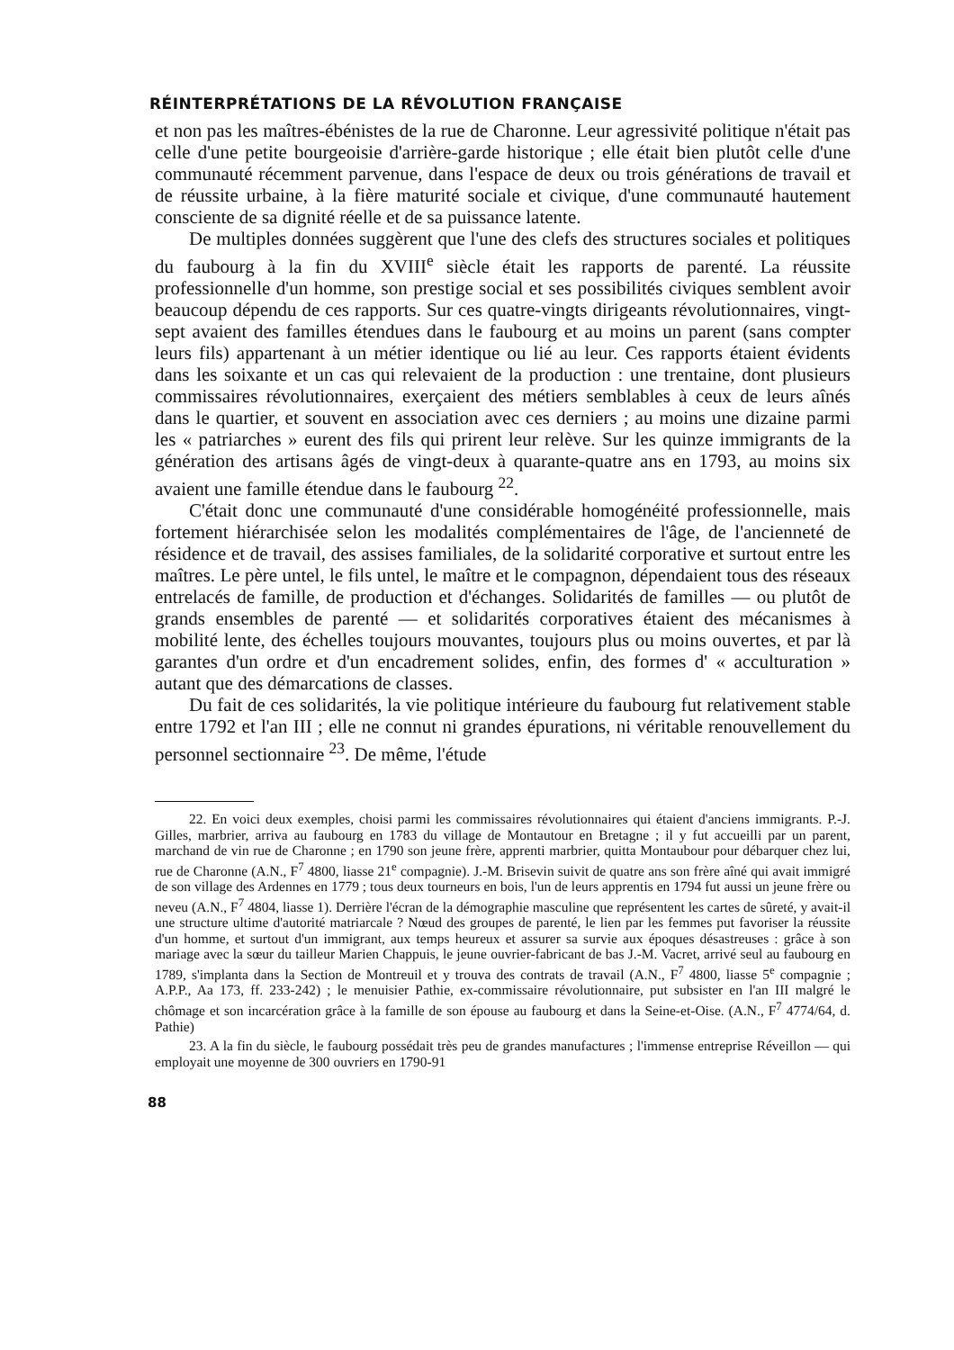RÉINTERPRÉTATIONS DE LA RÉVOLUTION FRANÇAISE
et non pas les maîtres-ébénistes de la rue de Charonne. Leur agressivité politique n'était pas celle d'une petite bourgeoisie d'arrière-garde historique ; elle était bien plutôt celle d'une communauté récemment parvenue, dans l'espace de deux ou trois générations de travail et de réussite urbaine, à la fière maturité sociale et civique, d'une communauté hautement consciente de sa dignité réelle et de sa puissance latente.
De multiples données suggèrent que l'une des clefs des structures sociales et politiques du faubourg à la fin du XVIII<sup>e</sup> siècle était les rapports de parenté. La réussite professionnelle d'un homme, son prestige social et ses possibilités civiques semblent avoir beaucoup dépendu de ces rapports. Sur ces quatre-vingts dirigeants révolutionnaires, vingt-sept avaient des familles étendues dans le faubourg et au moins un parent (sans compter leurs fils) appartenant à un métier identique ou lié au leur. Ces rapports étaient évidents dans les soixante et un cas qui relevaient de la production : une trentaine, dont plusieurs commissaires révolutionnaires, exerçaient des métiers semblables à ceux de leurs aînés dans le quartier, et souvent en association avec ces derniers ; au moins une dizaine parmi les « patriarches » eurent des fils qui prirent leur relève. Sur les quinze immigrants de la génération des artisans âgés de vingt-deux à quarante-quatre ans en 1793, au moins six avaient une famille étendue dans le faubourg <sup>22</sup>.
C'était donc une communauté d'une considérable homogénéité professionnelle, mais fortement hiérarchisée selon les modalités complémentaires de l'âge, de l'ancienneté de résidence et de travail, des assises familiales, de la solidarité corporative et surtout entre les maîtres. Le père untel, le fils untel, le maître et le compagnon, dépendaient tous des réseaux entrelacés de famille, de production et d'échanges. Solidarités de familles — ou plutôt de grands ensembles de parenté — et solidarités corporatives étaient des mécanismes à mobilité lente, des échelles toujours mouvantes, toujours plus ou moins ouvertes, et par là garantes d'un ordre et d'un encadrement solides, enfin, des formes d' « acculturation » autant que des démarcations de classes.
Du fait de ces solidarités, la vie politique intérieure du faubourg fut relativement stable entre 1792 et l'an III ; elle ne connut ni grandes épurations, ni véritable renouvellement du personnel sectionnaire <sup>23</sup>. De même, l'étude
22. En voici deux exemples, choisi parmi les commissaires révolutionnaires qui étaient d'anciens immigrants. P.-J. Gilles, marbrier, arriva au faubourg en 1783 du village de Montautour en Bretagne ; il y fut accueilli par un parent, marchand de vin rue de Charonne ; en 1790 son jeune frère, apprenti marbrier, quitta Montaubour pour débarquer chez lui, rue de Charonne (A.N., F<sup>7</sup> 4800, liasse 21<sup>e</sup> compagnie). J.-M. Brisevin suivit de quatre ans son frère aîné qui avait immigré de son village des Ardennes en 1779 ; tous deux tourneurs en bois, l'un de leurs apprentis en 1794 fut aussi un jeune frère ou neveu (A.N., F<sup>7</sup> 4804, liasse 1). Derrière l'écran de la démographie masculine que représentent les cartes de sûreté, y avait-il une structure ultime d'autorité matriarcale ? Nœud des groupes de parenté, le lien par les femmes put favoriser la réussite d'un homme, et surtout d'un immigrant, aux temps heureux et assurer sa survie aux époques désastreuses : grâce à son mariage avec la sœur du tailleur Marien Chappuis, le jeune ouvrier-fabricant de bas J.-M. Vacret, arrivé seul au faubourg en 1789, s'implanta dans la Section de Montreuil et y trouva des contrats de travail (A.N., F<sup>7</sup> 4800, liasse 5<sup>e</sup> compagnie ; A.P.P., Aa 173, ff. 233-242) ; le menuisier Pathie, ex-commissaire révolutionnaire, put subsister en l'an III malgré le chômage et son incarcération grâce à la famille de son épouse au faubourg et dans la Seine-et-Oise. (A.N., F<sup>7</sup> 4774/64, d. Pathie)
23. A la fin du siècle, le faubourg possédait très peu de grandes manufactures ; l'immense entreprise Réveillon — qui employait une moyenne de 300 ouvriers en 1790-91
88